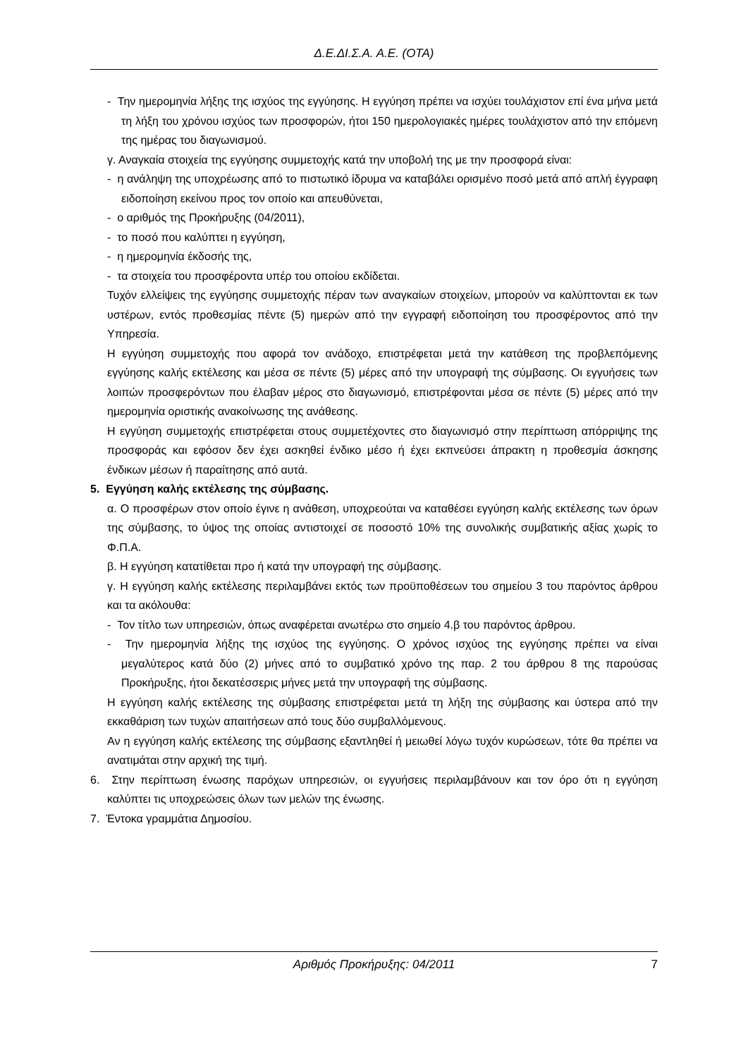Δ.Ε.ΔΙ.Σ.Α. Α.Ε. (ΟΤΑ)
- Την ημερομηνία λήξης της ισχύος της εγγύησης. Η εγγύηση πρέπει να ισχύει τουλάχιστον επί ένα μήνα μετά τη λήξη του χρόνου ισχύος των προσφορών, ήτοι 150 ημερολογιακές ημέρες τουλάχιστον από την επόμενη της ημέρας του διαγωνισμού.
γ. Αναγκαία στοιχεία της εγγύησης συμμετοχής κατά την υποβολή της με την προσφορά είναι:
- η ανάληψη της υποχρέωσης από το πιστωτικό ίδρυμα να καταβάλει ορισμένο ποσό μετά από απλή έγγραφη ειδοποίηση εκείνου προς τον οποίο και απευθύνεται,
- ο αριθμός της Προκήρυξης (04/2011),
- το ποσό που καλύπτει η εγγύηση,
- η ημερομηνία έκδοσής της,
- τα στοιχεία του προσφέροντα υπέρ του οποίου εκδίδεται.
Τυχόν ελλείψεις της εγγύησης συμμετοχής πέραν των αναγκαίων στοιχείων, μπορούν να καλύπτονται εκ των υστέρων, εντός προθεσμίας πέντε (5) ημερών από την εγγραφή ειδοποίηση του προσφέροντος από την Υπηρεσία.
Η εγγύηση συμμετοχής που αφορά τον ανάδοχο, επιστρέφεται μετά την κατάθεση της προβλεπόμενης εγγύησης καλής εκτέλεσης και μέσα σε πέντε (5) μέρες από την υπογραφή της σύμβασης. Οι εγγυήσεις των λοιπών προσφερόντων που έλαβαν μέρος στο διαγωνισμό, επιστρέφονται μέσα σε πέντε (5) μέρες από την ημερομηνία οριστικής ανακοίνωσης της ανάθεσης.
Η εγγύηση συμμετοχής επιστρέφεται στους συμμετέχοντες στο διαγωνισμό στην περίπτωση απόρριψης της προσφοράς και εφόσον δεν έχει ασκηθεί ένδικο μέσο ή έχει εκπνεύσει άπρακτη η προθεσμία άσκησης ένδικων μέσων ή παραίτησης από αυτά.
5. Εγγύηση καλής εκτέλεσης της σύμβασης.
α. Ο προσφέρων στον οποίο έγινε η ανάθεση, υποχρεούται να καταθέσει εγγύηση καλής εκτέλεσης των όρων της σύμβασης, το ύψος της οποίας αντιστοιχεί σε ποσοστό 10% της συνολικής συμβατικής αξίας χωρίς το Φ.Π.Α.
β. Η εγγύηση κατατίθεται προ ή κατά την υπογραφή της σύμβασης.
γ. Η εγγύηση καλής εκτέλεσης περιλαμβάνει εκτός των προϋποθέσεων του σημείου 3 του παρόντος άρθρου και τα ακόλουθα:
- Τον τίτλο των υπηρεσιών, όπως αναφέρεται ανωτέρω στο σημείο 4.β του παρόντος άρθρου.
- Την ημερομηνία λήξης της ισχύος της εγγύησης. Ο χρόνος ισχύος της εγγύησης πρέπει να είναι μεγαλύτερος κατά δύο (2) μήνες από το συμβατικό χρόνο της παρ. 2 του άρθρου 8 της παρούσας Προκήρυξης, ήτοι δεκατέσσερις μήνες μετά την υπογραφή της σύμβασης.
Η εγγύηση καλής εκτέλεσης της σύμβασης επιστρέφεται μετά τη λήξη της σύμβασης και ύστερα από την εκκαθάριση των τυχών απαιτήσεων από τους δύο συμβαλλόμενους.
Αν η εγγύηση καλής εκτέλεσης της σύμβασης εξαντληθεί ή μειωθεί λόγω τυχόν κυρώσεων, τότε θα πρέπει να ανατιμάται στην αρχική της τιμή.
6. Στην περίπτωση ένωσης παρόχων υπηρεσιών, οι εγγυήσεις περιλαμβάνουν και τον όρο ότι η εγγύηση καλύπτει τις υποχρεώσεις όλων των μελών της ένωσης.
7. Έντοκα γραμμάτια Δημοσίου.
Αριθμός Προκήρυξης: 04/2011 7